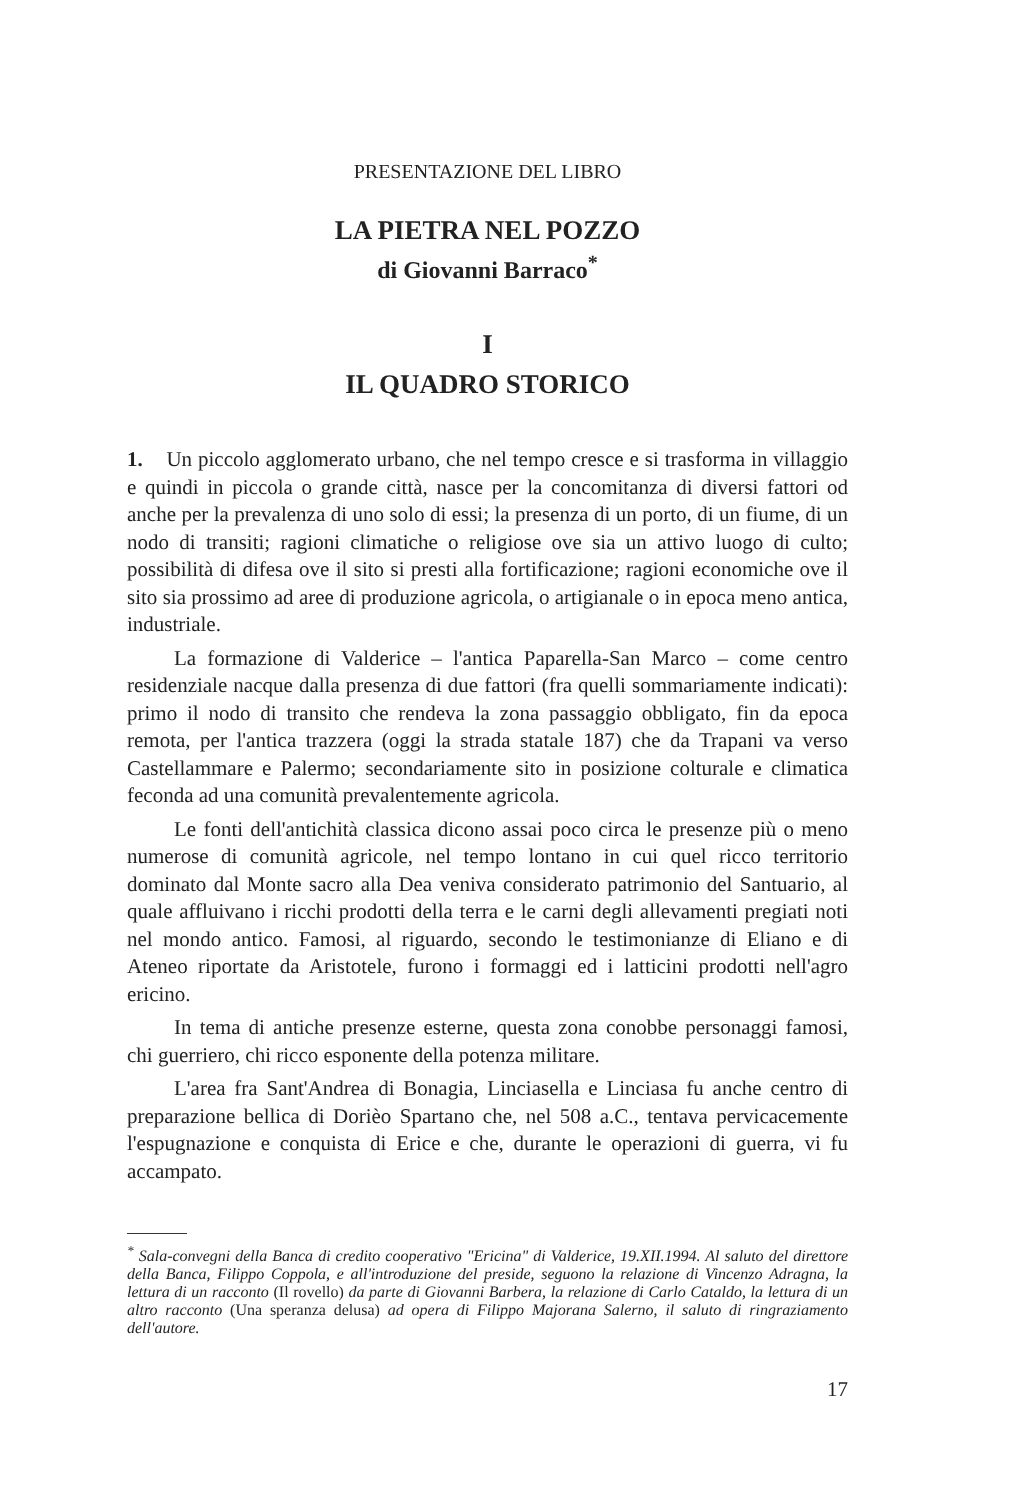PRESENTAZIONE DEL LIBRO
LA PIETRA NEL POZZO
di Giovanni Barraco<sup>*</sup>
I
IL QUADRO STORICO
1. Un piccolo agglomerato urbano, che nel tempo cresce e si trasforma in villaggio e quindi in piccola o grande città, nasce per la concomitanza di diversi fattori od anche per la prevalenza di uno solo di essi; la presenza di un porto, di un fiume, di un nodo di transiti; ragioni climatiche o religiose ove sia un attivo luogo di culto; possibilità di difesa ove il sito si presti alla fortificazione; ragioni economiche ove il sito sia prossimo ad aree di produzione agricola, o artigianale o in epoca meno antica, industriale.
La formazione di Valderice – l'antica Paparella-San Marco – come centro residenziale nacque dalla presenza di due fattori (fra quelli sommariamente indicati): primo il nodo di transito che rendeva la zona passaggio obbligato, fin da epoca remota, per l'antica trazzera (oggi la strada statale 187) che da Trapani va verso Castellammare e Palermo; secondariamente sito in posizione colturale e climatica feconda ad una comunità prevalentemente agricola.
Le fonti dell'antichità classica dicono assai poco circa le presenze più o meno numerose di comunità agricole, nel tempo lontano in cui quel ricco territorio dominato dal Monte sacro alla Dea veniva considerato patrimonio del Santuario, al quale affluivano i ricchi prodotti della terra e le carni degli allevamenti pregiati noti nel mondo antico. Famosi, al riguardo, secondo le testimonianze di Eliano e di Ateneo riportate da Aristotele, furono i formaggi ed i latticini prodotti nell'agro ericino.
In tema di antiche presenze esterne, questa zona conobbe personaggi famosi, chi guerriero, chi ricco esponente della potenza militare.
L'area fra Sant'Andrea di Bonagia, Linciasella e Linciasa fu anche centro di preparazione bellica di Dorièo Spartano che, nel 508 a.C., tentava pervicacemente l'espugnazione e conquista di Erice e che, durante le operazioni di guerra, vi fu accampato.
<sup>*</sup> Sala-convegni della Banca di credito cooperativo "Ericina" di Valderice, 19.XII.1994. Al saluto del direttore della Banca, Filippo Coppola, e all'introduzione del preside, seguono la relazione di Vincenzo Adragna, la lettura di un racconto (Il rovello) da parte di Giovanni Barbera, la relazione di Carlo Cataldo, la lettura di un altro racconto (Una speranza delusa) ad opera di Filippo Majorana Salerno, il saluto di ringraziamento dell'autore.
17